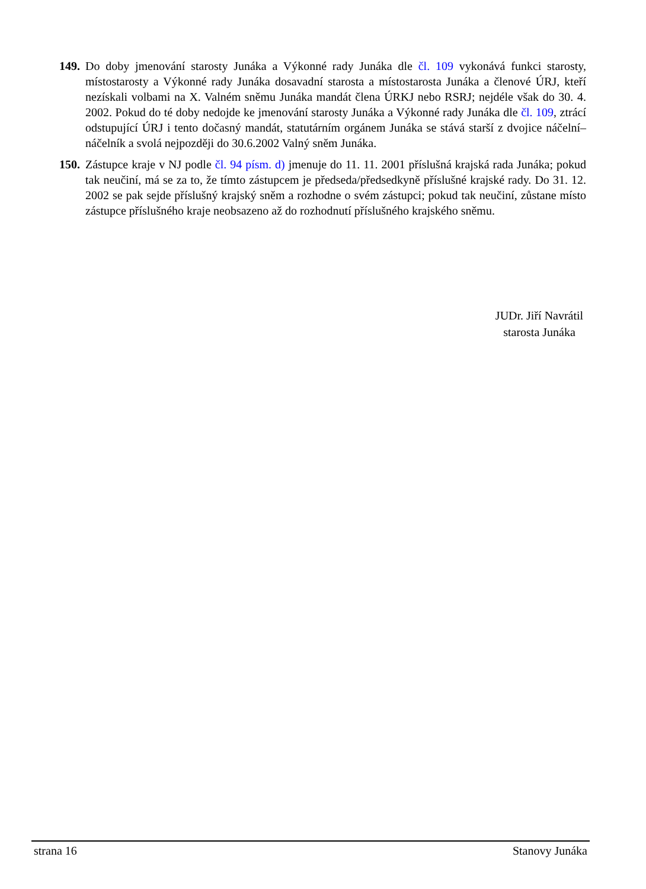149. Do doby jmenování starosty Junáka a Výkonné rady Junáka dle čl. 109 vykonává funkci starosty, místostarosty a Výkonné rady Junáka dosavadní starosta a místostarosta Junáka a členové ÚRJ, kteří nezískali volbami na X. Valném sněmu Junáka mandát člena ÚRKJ nebo RSRJ; nejdéle však do 30. 4. 2002. Pokud do té doby nedojde ke jmenování starosty Junáka a Výkonné rady Junáka dle čl. 109, ztrácí odstupující ÚRJ i tento dočasný mandát, statutárním orgánem Junáka se stává starší z dvojice náčelní–náčelník a svolá nejpozději do 30.6.2002 Valný sněm Junáka.
150. Zástupce kraje v NJ podle čl. 94 písm. d) jmenuje do 11. 11. 2001 příslušná krajská rada Junáka; pokud tak neučiní, má se za to, že tímto zástupcem je předseda/předsedkyně příslušné krajské rady. Do 31. 12. 2002 se pak sejde příslušný krajský sněm a rozhodne o svém zástupci; pokud tak neučiní, zůstane místo zástupce příslušného kraje neobsazeno až do rozhodnutí příslušného krajského sněmu.
JUDr. Jiří Navrátil
starosta Junáka
strana 16 Stanovy Junáka